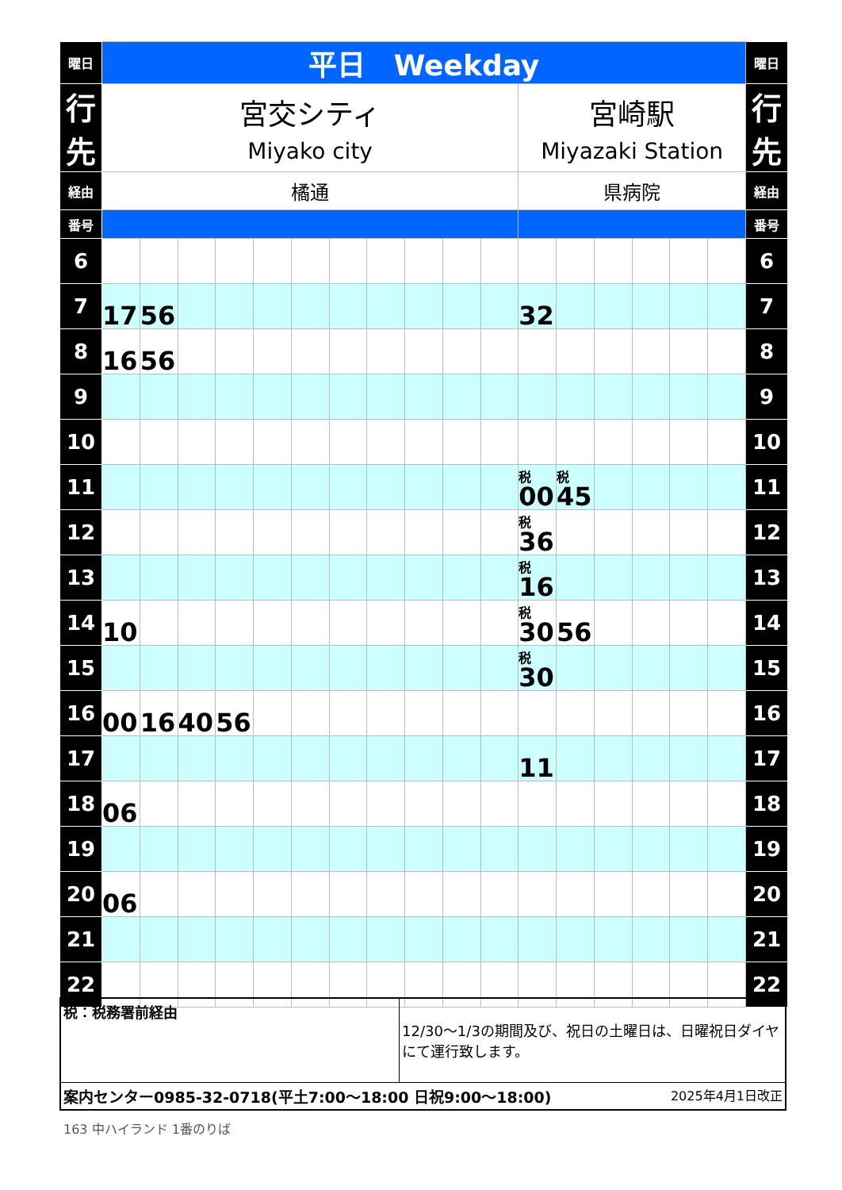| 曜日 | 平日 Weekday | | | | | | | | | | | | | | | | | 曜日 |
| 行先 | 宮交シティ Miyako city | | | | | | | | | | | 宮崎駅 Miyazaki Station | | | | | | 行先 |
| 経由 | 橘通 | | | | | | | | | | | 県病院 | | | | | | 経由 |
| 番号 | | | | | | | | | | | | | | | | | | 番号 |
| 6 | | | | | | | | | | | | | | | | | | 6 |
| 7 | 17 | 56 | | | | | | | | | | 32 | | | | | | 7 |
| 8 | 16 | 56 | | | | | | | | | | | | | | | | 8 |
| 9 | | | | | | | | | | | | | | | | | | 9 |
| 10 | | | | | | | | | | | | | | | | | | 10 |
| 11 | | | | | | | | | | | | 税 00 | 税 45 | | | | | 11 |
| 12 | | | | | | | | | | | | 税 36 | | | | | | 12 |
| 13 | | | | | | | | | | | | 税 16 | | | | | | 13 |
| 14 | 10 | | | | | | | | | | | 税 30 | 56 | | | | | 14 |
| 15 | | | | | | | | | | | | 税 30 | | | | | | 15 |
| 16 | 00 | 16 | 40 | 56 | | | | | | | | | | | | | | 16 |
| 17 | | | | | | | | | | | | 11 | | | | | | 17 |
| 18 | 06 | | | | | | | | | | | | | | | | | 18 |
| 19 | | | | | | | | | | | | | | | | | | 19 |
| 20 | 06 | | | | | | | | | | | | | | | | | 20 |
| 21 | | | | | | | | | | | | | | | | | | 21 |
| 22 | | | | | | | | | | | | | | | | | | 22 |
| 税：税務署前経由 | 12/30～1/3の期間及び、祝日の土曜日は、日曜祝日ダイヤにて運行致します。 |
| 案内センター0985-32-0718(平土7:00～18:00 日祝9:00～18:00) 2025年4月1日改正 | |
163 中ハイランド 1番のりば